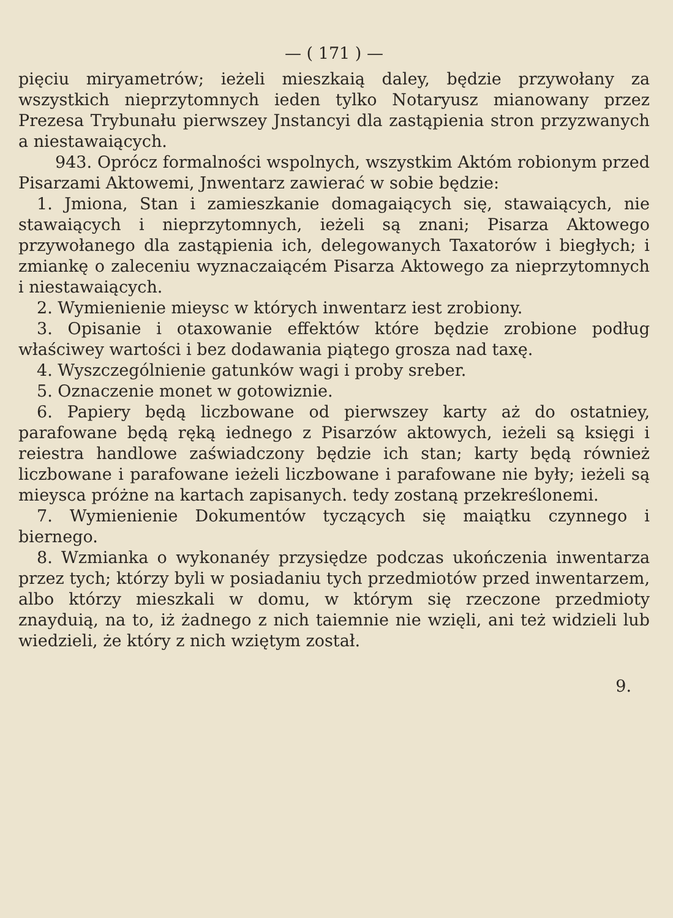— ( 171 ) —
pięciu miryametrów; ieżeli mieszkaią daley, będzie przywołany za wszystkich nieprzytomnych ieden tylko Notaryusz mianowany przez Prezesa Trybunału pierwszey Jnstancyi dla zastąpienia stron przyzwanych a niestawaiących.
943. Oprócz formalności wspolnych, wszystkim Aktóm robionym przed Pisarzami Aktowemi, Jnwentarz zawierać w sobie będzie:
1. Jmiona, Stan i zamieszkanie domagaiących się, stawaiących, nie stawaiących i nieprzytomnych, ieżeli są znani; Pisarza Aktowego przywołanego dla zastąpienia ich, delegowanych Taxatorów i biegłych; i zmiankę o zaleceniu wyznaczaiącém Pisarza Aktowego za nieprzytomnych i niestawaiących.
2. Wymienienie mieysc w których inwentarz iest zrobiony.
3. Opisanie i otaxowanie effektów które będzie zrobione podług właściwey wartości i bez dodawania piątego grosza nad taxę.
4. Wyszczególnienie gatunków wagi i proby sreber.
5. Oznaczenie monet w gotowiznie.
6. Papiery będą liczbowane od pierwszey karty aż do ostatniey, parafowane będą ręką iednego z Pisarzów aktowych, ieżeli są księgi i reiestra handlowe zaświadczony będzie ich stan; karty będą również liczbowane i parafowane ieżeli liczbowane i parafowane nie były; ieżeli są mieysca próżne na kartach zapisanych. tedy zostaną przekreślonemi.
7. Wymienienie Dokumentów tyczących się maiątku czynnego i biernego.
8. Wzmianka o wykonanéy przysiędze podczas ukończenia inwentarza przez tych; którzy byli w posiadaniu tych przedmiotów przed inwentarzem, albo którzy mieszkali w domu, w którym się rzeczone przedmioty znayduią, na to, iż żadnego z nich taiemnie nie wzięli, ani też widzieli lub wiedzieli, że który z nich wziętym został.
9.